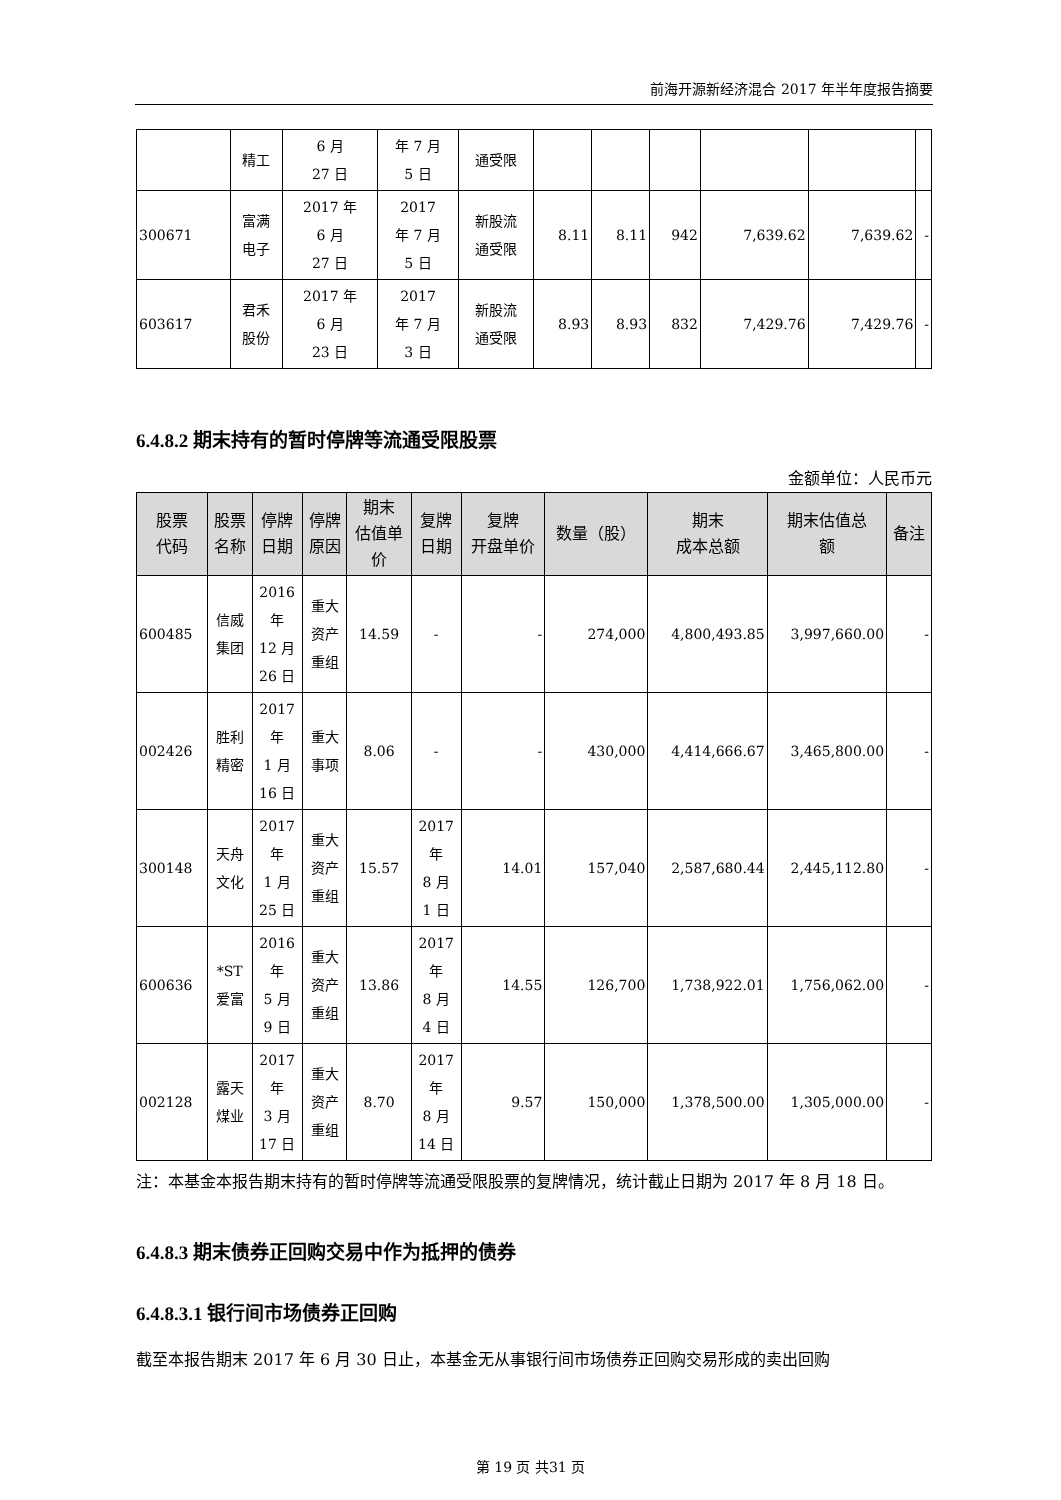前海开源新经济混合 2017 年半年度报告摘要
| | 精工 | 6 月 27 日 | 年 7 月 5 日 | 通受限 | | | | | | |
| 300671 | 富满 电子 | 2017 年 6 月 27 日 | 2017 年 7 月 5 日 | 新股流 通受限 | 8.11 | 8.11 | 942 | 7,639.62 | 7,639.62 | - |
| 603617 | 君禾 股份 | 2017 年 6 月 23 日 | 2017 年 7 月 3 日 | 新股流 通受限 | 8.93 | 8.93 | 832 | 7,429.76 | 7,429.76 | - |
6.4.8.2 期末持有的暂时停牌等流通受限股票
金额单位：人民币元
| 股票 代码 | 股票 名称 | 停牌 日期 | 停牌 原因 | 期末 估值单 价 | 复牌 日期 | 复牌 开盘单价 | 数量（股） | 期末 成本总额 | 期末估值总 额 | 备注 |
| --- | --- | --- | --- | --- | --- | --- | --- | --- | --- | --- |
| 600485 | 信威 集团 | 2016 年 12 月 26 日 | 重大 资产 重组 | 14.59 | - | - | 274,000 | 4,800,493.85 | 3,997,660.00 | - |
| 002426 | 胜利 精密 | 2017 年 1 月 16 日 | 重大 事项 | 8.06 | - | - | 430,000 | 4,414,666.67 | 3,465,800.00 | - |
| 300148 | 天舟 文化 | 2017 年 1 月 25 日 | 重大 资产 重组 | 15.57 | 2017 年 8 月 1 日 | 14.01 | 157,040 | 2,587,680.44 | 2,445,112.80 | - |
| 600636 | *ST 爱富 | 2016 年 5 月 9 日 | 重大 资产 重组 | 13.86 | 2017 年 8 月 4 日 | 14.55 | 126,700 | 1,738,922.01 | 1,756,062.00 | - |
| 002128 | 露天 煤业 | 2017 年 3 月 17 日 | 重大 资产 重组 | 8.70 | 2017 年 8 月 14 日 | 9.57 | 150,000 | 1,378,500.00 | 1,305,000.00 | - |
注：本基金本报告期末持有的暂时停牌等流通受限股票的复牌情况，统计截止日期为 2017 年 8 月 18 日。
6.4.8.3 期末债券正回购交易中作为抵押的债券
6.4.8.3.1 银行间市场债券正回购
截至本报告期末 2017 年 6 月 30 日止，本基金无从事银行间市场债券正回购交易形成的卖出回购
第 19 页 共31 页